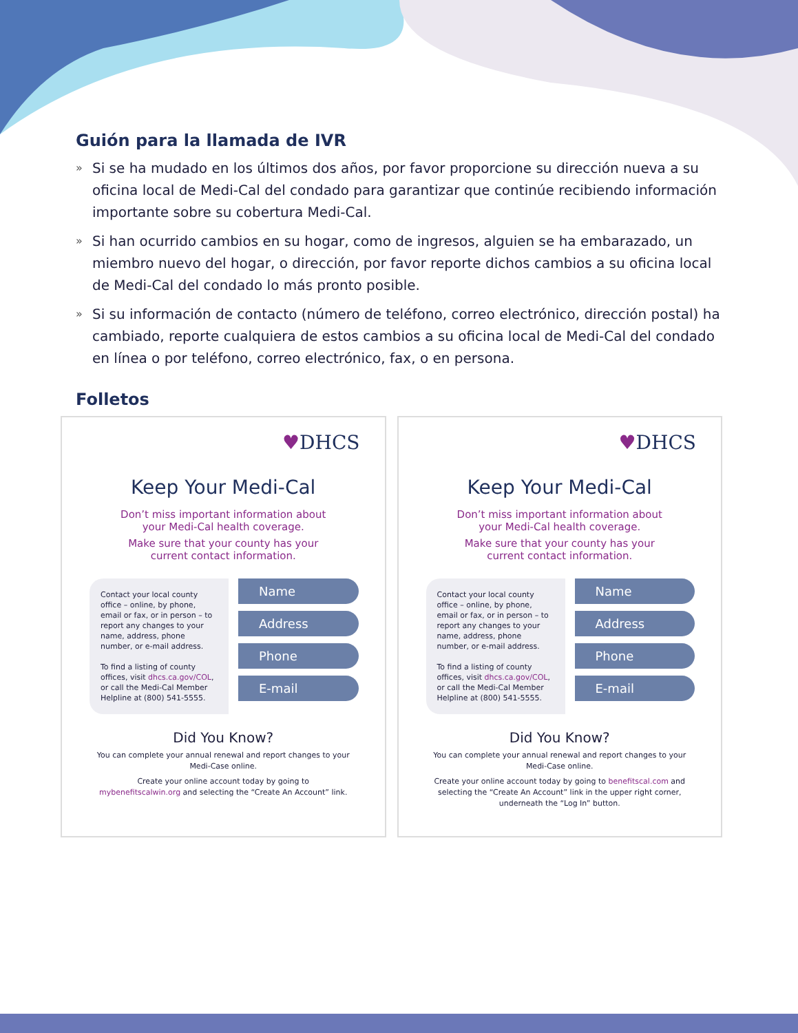Guión para la llamada de IVR
» Si se ha mudado en los últimos dos años, por favor proporcione su dirección nueva a su oficina local de Medi-Cal del condado para garantizar que continúe recibiendo información importante sobre su cobertura Medi-Cal.
» Si han ocurrido cambios en su hogar, como de ingresos, alguien se ha embarazado, un miembro nuevo del hogar, o dirección, por favor reporte dichos cambios a su oficina local de Medi-Cal del condado lo más pronto posible.
» Si su información de contacto (número de teléfono, correo electrónico, dirección postal) ha cambiado, reporte cualquiera de estos cambios a su oficina local de Medi-Cal del condado en línea o por teléfono, correo electrónico, fax, o en persona.
Folletos
♥DHCS
Keep Your Medi-Cal
Don’t miss important information about
your Medi-Cal health coverage.
Make sure that your county has your
current contact information.
Contact your local county office – online, by phone, email or fax, or in person – to report any changes to your name, address, phone number, or e-mail address.
To find a listing of county offices, visit dhcs.ca.gov/COL, or call the Medi-Cal Member Helpline at (800) 541-5555.
Name
Address
Phone
E-mail
Did You Know?
You can complete your annual renewal and report changes to your Medi-Case online.
Create your online account today by going to mybenefitscalwin.org and selecting the “Create An Account” link.
♥DHCS
Keep Your Medi-Cal
Don’t miss important information about
your Medi-Cal health coverage.
Make sure that your county has your
current contact information.
Contact your local county office – online, by phone, email or fax, or in person – to report any changes to your name, address, phone number, or e-mail address.
To find a listing of county offices, visit dhcs.ca.gov/COL, or call the Medi-Cal Member Helpline at (800) 541-5555.
Name
Address
Phone
E-mail
Did You Know?
You can complete your annual renewal and report changes to your Medi-Case online.
Create your online account today by going to benefitscal.com and selecting the “Create An Account” link in the upper right corner, underneath the “Log In” button.